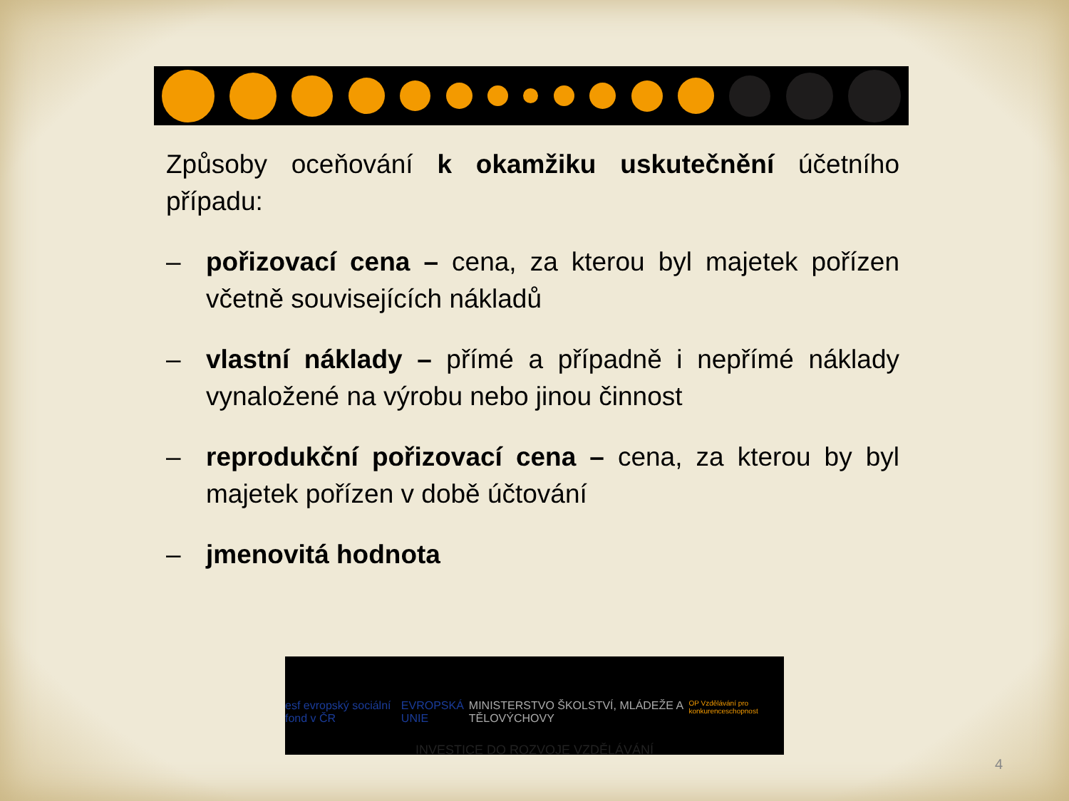Způsoby oceňování k okamžiku uskutečnění účetního případu:
– pořizovací cena – cena, za kterou byl majetek pořízen včetně souvisejících nákladů
– vlastní náklady – přímé a případně i nepřímé náklady vynaložené na výrobu nebo jinou činnost
– reprodukční pořizovací cena – cena, za kterou by byl majetek pořízen v době účtování
– jmenovitá hodnota
esf evropský sociální fond v ČR EVROPSKÁ UNIE MINISTERSTVO ŠKOLSTVÍ, MLÁDEŽE A TĚLOVÝCHOVY OP Vzdělávání pro konkurenceschopnost
INVESTICE DO ROZVOJE VZDĚLÁVÁNÍ
4